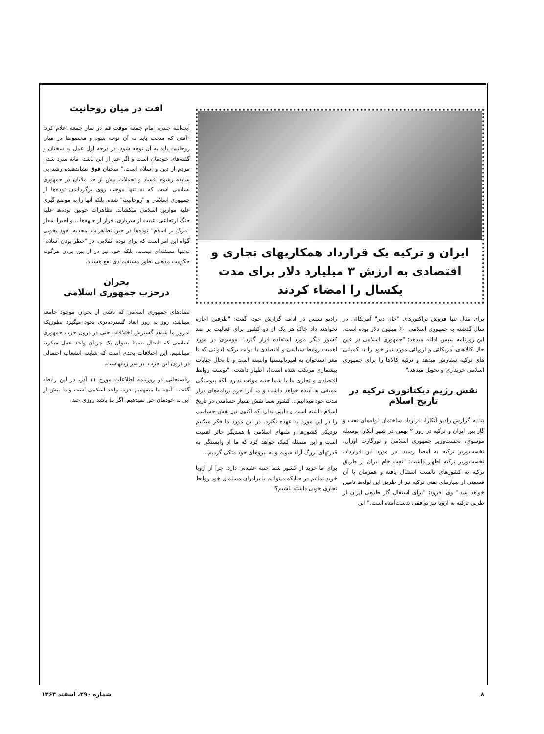ایران و ترکیه یک قرارداد همکاریهای تجاری و اقتصادی به ارزش ۳ میلیارد دلار برای مدت یکسال را امضاء کردند
برای مثال تنها فروش تراکتورهای "جان دیر" آمریکائی در سال گذشته به جمهوری اسلامی، ۶۰ میلیون دلار بوده است. این روزنامه سپس ادامه میدهد: "جمهوری اسلامی در عین حال کالاهای آمریکائی و اروپائی مورد نیاز خود را به کمپانی های ترکیه سفارش میدهد و ترکیه کالاها را برای جمهوری اسلامی خریداری و تحویل میدهد."
نقش رژیم دیکتاتوری ترکیه در تاریخ اسلام
بنا به گزارش رادیو آنکارا، قرارداد ساختمان لوله‌های نفت و گاز بین ایران و ترکیه در روز ۲ بهمن در شهر آنکارا بوسیله موسوی، نخست‌وزیر جمهوری اسلامی و تورگارت اوزال، نخست‌وزیر ترکیه به امضا رسید. در مورد این قرارداد، نخست‌وزیر ترکیه اظهار داشت: "نفت خام ایران از طریق ترکیه به کشورهای تالست استقال یافته و همزمان با آن قسمتی از سیارهای نفتی ترکیه نیز از طریق این لوله‌ها تامین خواهد شد." وی افزود: "برای استقال گاز طبیعی ایران از طریق ترکیه به اروپا نیز توافقی بدست‌آمده است." این
رادیو سپس در ادامه گزارش خود، گفت: "طرفین اجازه نخواهند داد خاک هر یک از دو کشور برای فعالیت بر ضد کشور دیگر مورد استفاده قرار گیرد." موسوی در مورد اهمیت روابط سیاسی و اقتصادی با دولت ترکیه (دولتی که تا مغز استخوان به امپریالیستها وابسته است و تا بحال جنایات بیشماری مرتکب شده است)، اظهار داشت: "توسعه روابط اقتصادی و تجاری ما با شما جنبه موقت ندارد بلکه پیوستگی عمیقی به آینده خواهد داشت و ما آنرا جزو برنامه‌های دراز مدت خود میدانیم... کشور شما نقش بسیار حساسی در تاریخ اسلام داشته است و دلیلی ندارد که اکنون نیز نقش حساسی را در این مورد به عهده نگیرد. در این مورد ما فکر میکنیم نزدیکی کشورها و ملتهای اسلامی با همدیگر حائز اهمیت است و این مسئله کمک خواهد کرد که ما از وابستگی به قدرتهای بزرگ آزاد شویم و به نیروهای خود متکی گردیم...
برای ما خرید از کشور شما جنبه عقیدتی دارد. چرا از اروپا خرید نمائیم در حالیکه میتوانیم با برادران مسلمان خود روابط تجاری خوبی داشته باشیم؟"
افت در میان روحانیت
آیت‌الله جنتی، امام جمعه موقت قم در نماز جمعه اعلام کرد: "آفتی که سخت باید به آن توجه شود و مخصوصا در میان روحانیت باید به آن توجه شود، در درجه اول عمل به سخنان و گفته‌های خودمان است و اگر غیر از این باشد، مایه سرد شدن مردم از دین و اسلام است." سخنان فوق نشاندهنده رشد بی سابقه رشوه، فساد و تجملات بیش از حد ملایان در جمهوری اسلامی است که نه تنها موجب روی برگرداندن توده‌ها از جمهوری اسلامی و "روحانیت" شده، بلکه آنها را به موضع گیری علیه موازین اسلامی میکشاند. تظاهرات خونین توده‌ها علیه جنگ ارتجاعی، غیبت از سربازی، فرار از جبهه‌ها... و اخیرا شعار "مرگ بر اسلام" توده‌ها در حین تظاهرات امجدیه، خود بخوبی گواه این امر است که برای توده انقلابی، در "خطر بودن اسلام" نه‌تنها مسئله‌ای نیست، بلکه خود نیز در از بین بردن هرگونه حکومت مذهبی بطور مستقیم ذی نفع هستند.
بحران
درحزب جمهوری اسلامی
تضادهای جمهوری اسلامی که ناشی از بحران موجود جامعه میباشد، روز به روز ابعاد گسترده‌تری بخود میگیرد بطوریکه امروز ما شاهد گسترش اختلافات حتی در درون حزب جمهوری اسلامی که تابحال نسبتا بعنوان یک جریان واحد عمل میکرد، میباشیم. این اختلافات بحدی است که شایعه انشعاب احتمالی در درون این حزب، بر سر زبانهاست.
رفسنجانی در روزنامه اطلاعات مورخ ۱۱ آذر، در این رابطه گفت: "آنچه ما میفهمیم حزب واحد اسلامی است و ما بیش از این به خودمان حق نمیدهیم. اگر بنا باشد روزی چند
۸ شماره ۲۹۰، اسفند ۱۳۶۳